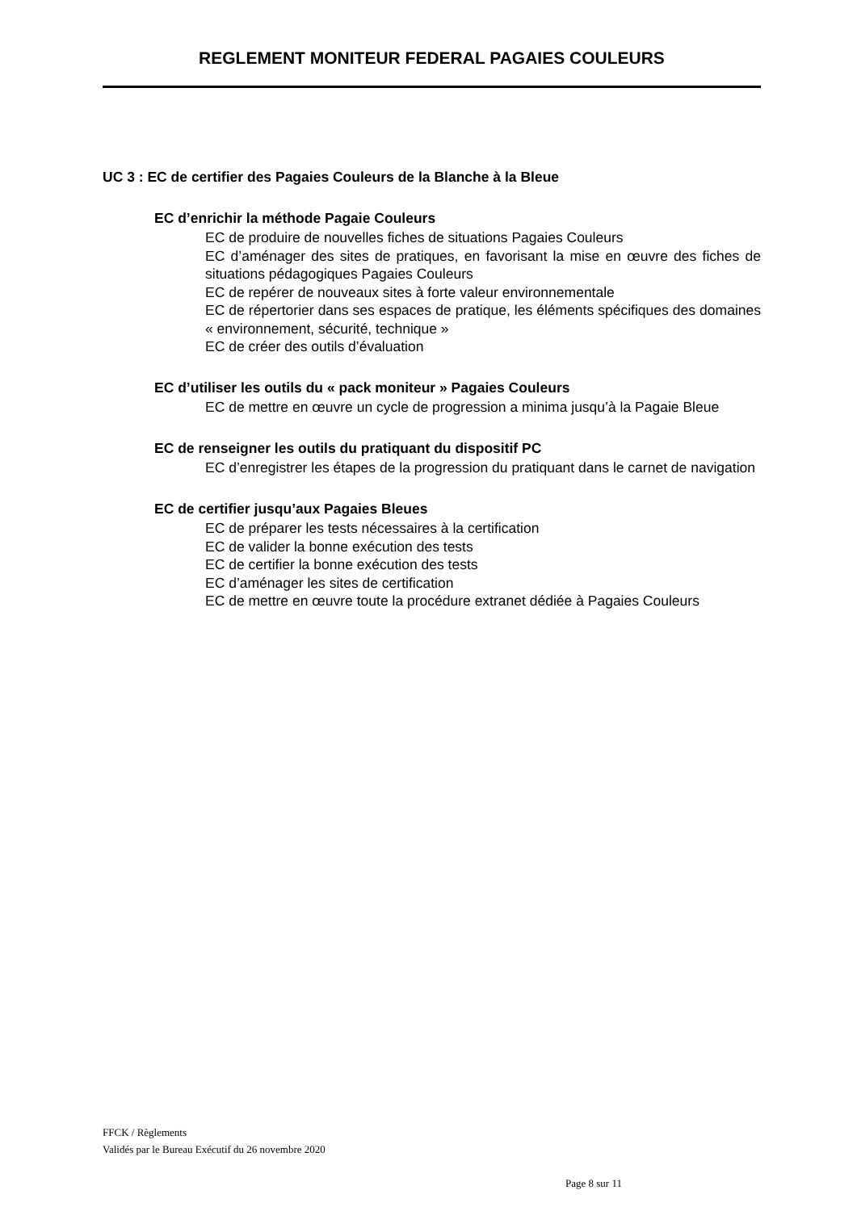REGLEMENT MONITEUR FEDERAL PAGAIES COULEURS
UC 3 : EC de certifier des Pagaies Couleurs de la Blanche à la Bleue
EC d’enrichir la méthode Pagaie Couleurs
EC de produire de nouvelles fiches de situations Pagaies Couleurs
EC d’aménager des sites de pratiques, en favorisant la mise en œuvre des fiches de situations pédagogiques Pagaies Couleurs
EC de repérer de nouveaux sites à forte valeur environnementale
EC de répertorier dans ses espaces de pratique, les éléments spécifiques des domaines « environnement, sécurité, technique »
EC de créer des outils d’évaluation
EC d’utiliser les outils du « pack moniteur » Pagaies Couleurs
EC de mettre en œuvre un cycle de progression a minima jusqu’à la Pagaie Bleue
EC de renseigner les outils du pratiquant du dispositif PC
EC d’enregistrer les étapes de la progression du pratiquant dans le carnet de navigation
EC de certifier jusqu’aux Pagaies Bleues
EC de préparer les tests nécessaires à la certification
EC de valider la bonne exécution des tests
EC de certifier la bonne exécution des tests
EC d’aménager les sites de certification
EC de mettre en œuvre toute la procédure extranet dédiée à Pagaies Couleurs
FFCK / Règlements
Validés par le Bureau Exécutif du 26 novembre 2020
Page 8 sur 11